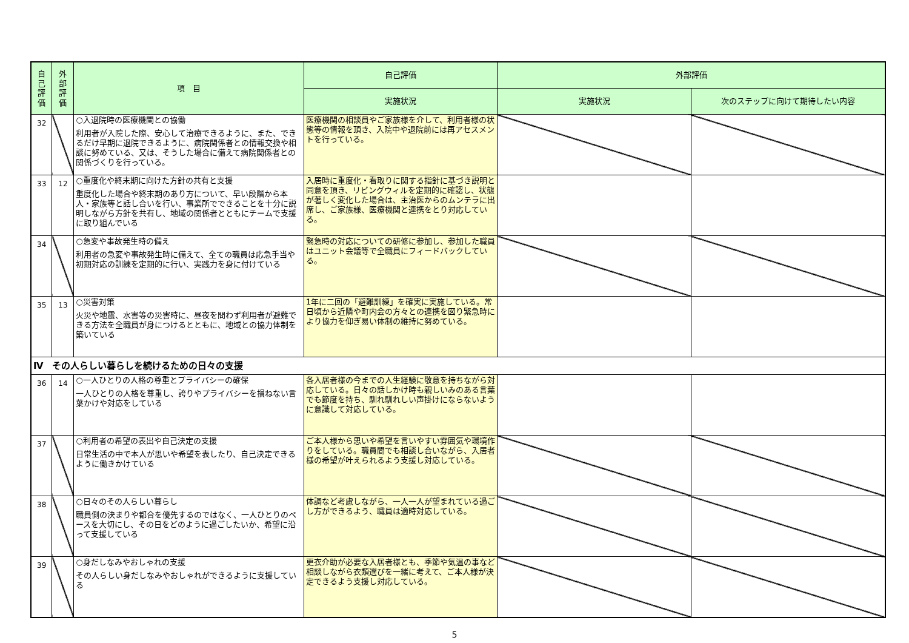| 自 己 評 価 | 外 部 評 価 | 項 目 | 自己評価 | 外部評価 | |
| --- | --- | --- | --- | --- | --- |
| | | | 実施状況 | 実施状況 | 次のステップに向けて期待したい内容 |
| 32 | | ○入退院時の医療機関との協働 利用者が入院した際、安心して治療できるように、また、できるだけ早期に退院できるように、病院関係者との情報交換や相談に努めている、又は、そうした場合に備えて病院関係者との関係づくりを行っている。 | 医療機関の相談員やご家族様を介して、利用者様の状態等の情報を頂き、入院中や退院前には再アセスメントを行っている。 | | |
| 33 | 12 | ○重度化や終末期に向けた方針の共有と支援 重度化した場合や終末期のあり方について、早い段階から本人・家族等と話し合いを行い、事業所でできることを十分に説明しながら方針を共有し、地域の関係者とともにチームで支援に取り組んでいる | 入居時に重度化・看取りに関する指針に基づき説明と同意を頂き、リビングウィルを定期的に確認し、状態が著しく変化した場合は、主治医からのムンテラに出席し、ご家族様、医療機関と連携をとり対応している。 | | |
| 34 | | ○急変や事故発生時の備え 利用者の急変や事故発生時に備えて、全ての職員は応急手当や初期対応の訓練を定期的に行い、実践力を身に付けている | 緊急時の対応についての研修に参加し、参加した職員はユニット会議等で全職員にフィードバックしている。 | | |
| 35 | 13 | ○災害対策 火災や地震、水害等の災害時に、昼夜を問わず利用者が避難できる方法を全職員が身につけるとともに、地域との協力体制を築いている | 1年に二回の「避難訓練」を確実に実施している。常日頃から近隣や町内会の方々との連携を図り緊急時により協力を仰ぎ易い体制の維持に努めている。 | | |
| Ⅳ その人らしい暮らしを続けるための日々の支援 | | | | | |
| 36 | 14 | ○一人ひとりの人格の尊重とプライバシーの確保 一人ひとりの人格を尊重し、誇りやプライバシーを損ねない言葉かけや対応をしている | 各入居者様の今までの人生経験に敬意を持ちながら対応している。日々の話しかけ時も親しいみのある言葉でも節度を持ち、馴れ馴れしい声掛けにならないように意識して対応している。 | | |
| 37 | | ○利用者の希望の表出や自己決定の支援 日常生活の中で本人が思いや希望を表したり、自己決定できるように働きかけている | ご本人様から思いや希望を言いやすい雰囲気や環境作りをしている。職員間でも相談し合いながら、入居者様の希望が叶えられるよう支援し対応している。 | | |
| 38 | | ○日々のその人らしい暮らし 職員側の決まりや都合を優先するのではなく、一人ひとりのペースを大切にし、その日をどのように過ごしたいか、希望に沿って支援している | 体調など考慮しながら、一人一人が望まれている過ごし方ができるよう、職員は適時対応している。 | | |
| 39 | | ○身だしなみやおしゃれの支援 その人らしい身だしなみやおしゃれができるように支援している | 更衣介助が必要な入居者様とも、季節や気温の事など相談しながら衣類選びを一緒に考えて、ご本人様が決定できるよう支援し対応している。 | | |
5